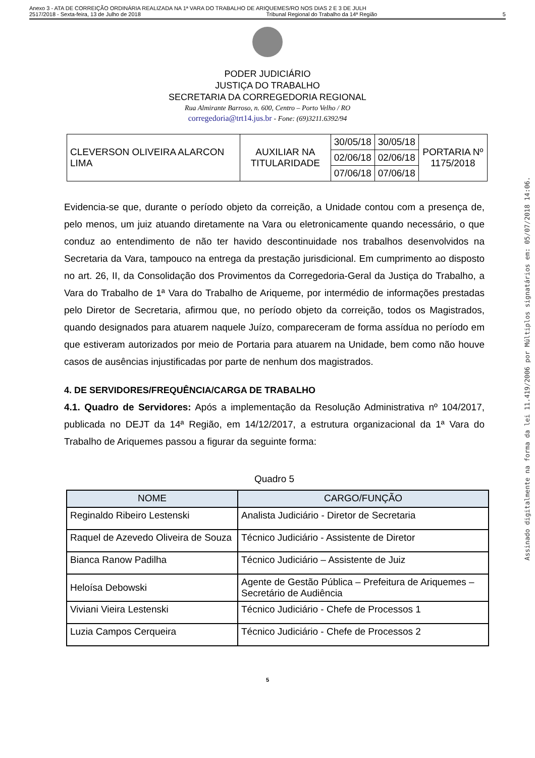Anexo 3 - ATA DE CORREIÇÃO ORDINÁRIA REALIZADA NA 1ª VARA DO TRABALHO DE ARIQUEMES/RO NOS DIAS 2 E 3 DE JULH
2517/2018 - Sexta-feira, 13 de Julho de 2018 Tribunal Regional do Trabalho da 14ª Região 5
PODER JUDICIÁRIO
JUSTIÇA DO TRABALHO
SECRETARIA DA CORREGEDORIA REGIONAL
Rua Almirante Barroso, n. 600, Centro – Porto Velho / RO
corregedoria@trt14.jus.br - Fone: (69)3211.6392/94
| CLEVERSON OLIVEIRA ALARCON LIMA | AUXILIAR NA TITULARIDADE | 30/05/18 | 30/05/18 | PORTARIA Nº 1175/2018 |
| | | 02/06/18 | 02/06/18 | |
| | | 07/06/18 | 07/06/18 | |
Evidencia-se que, durante o período objeto da correição, a Unidade contou com a presença de, pelo menos, um juiz atuando diretamente na Vara ou eletronicamente quando necessário, o que conduz ao entendimento de não ter havido descontinuidade nos trabalhos desenvolvidos na Secretaria da Vara, tampouco na entrega da prestação jurisdicional. Em cumprimento ao disposto no art. 26, II, da Consolidação dos Provimentos da Corregedoria-Geral da Justiça do Trabalho, a Vara do Trabalho de 1ª Vara do Trabalho de Ariqueme, por intermédio de informações prestadas pelo Diretor de Secretaria, afirmou que, no período objeto da correição, todos os Magistrados, quando designados para atuarem naquele Juízo, compareceram de forma assídua no período em que estiveram autorizados por meio de Portaria para atuarem na Unidade, bem como não houve casos de ausências injustificadas por parte de nenhum dos magistrados.
4. DE SERVIDORES/FREQUÊNCIA/CARGA DE TRABALHO
4.1. Quadro de Servidores: Após a implementação da Resolução Administrativa nº 104/2017, publicada no DEJT da 14ª Região, em 14/12/2017, a estrutura organizacional da 1ª Vara do Trabalho de Ariquemes passou a figurar da seguinte forma:
Quadro 5
| NOME | CARGO/FUNÇÃO |
| --- | --- |
| Reginaldo Ribeiro Lestenski | Analista Judiciário - Diretor de Secretaria |
| Raquel de Azevedo Oliveira de Souza | Técnico Judiciário - Assistente de Diretor |
| Bianca Ranow Padilha | Técnico Judiciário – Assistente de Juiz |
| Heloísa Debowski | Agente de Gestão Pública – Prefeitura de Ariquemes – Secretário de Audiência |
| Viviani Vieira Lestenski | Técnico Judiciário - Chefe de Processos 1 |
| Luzia Campos Cerqueira | Técnico Judiciário - Chefe de Processos 2 |
5
Assinado digitalmente na forma da lei 11.419/2006 por Múltiplos signatários em: 05/07/2018 14:06.